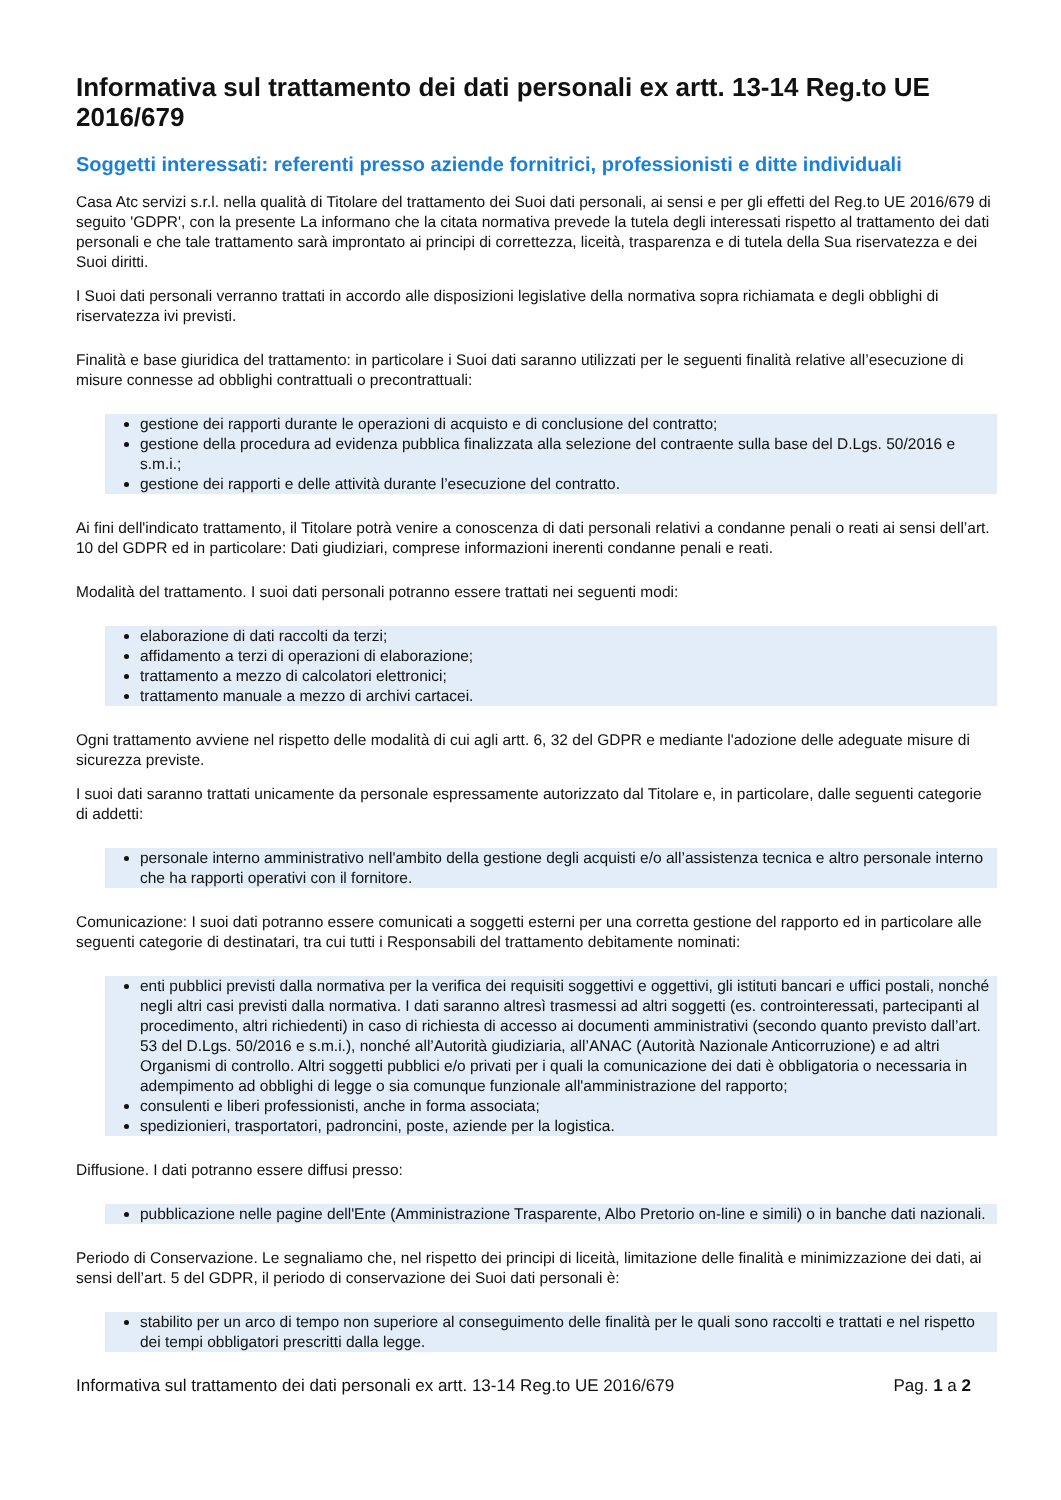Informativa sul trattamento dei dati personali ex artt. 13-14 Reg.to UE 2016/679
Soggetti interessati: referenti presso aziende fornitrici, professionisti e ditte individuali
Casa Atc servizi s.r.l. nella qualità di Titolare del trattamento dei Suoi dati personali, ai sensi e per gli effetti del Reg.to UE 2016/679 di seguito 'GDPR', con la presente La informano che la citata normativa prevede la tutela degli interessati rispetto al trattamento dei dati personali e che tale trattamento sarà improntato ai principi di correttezza, liceità, trasparenza e di tutela della Sua riservatezza e dei Suoi diritti.
I Suoi dati personali verranno trattati in accordo alle disposizioni legislative della normativa sopra richiamata e degli obblighi di riservatezza ivi previsti.
Finalità e base giuridica del trattamento: in particolare i Suoi dati saranno utilizzati per le seguenti finalità relative all’esecuzione di misure connesse ad obblighi contrattuali o precontrattuali:
gestione dei rapporti durante le operazioni di acquisto e di conclusione del contratto;
gestione della procedura ad evidenza pubblica finalizzata alla selezione del contraente sulla base del D.Lgs. 50/2016 e s.m.i.;
gestione dei rapporti e delle attività durante l’esecuzione del contratto.
Ai fini dell'indicato trattamento, il Titolare potrà venire a conoscenza di dati personali relativi a condanne penali o reati ai sensi dell’art. 10 del GDPR ed in particolare: Dati giudiziari, comprese informazioni inerenti condanne penali e reati.
Modalità del trattamento. I suoi dati personali potranno essere trattati nei seguenti modi:
elaborazione di dati raccolti da terzi;
affidamento a terzi di operazioni di elaborazione;
trattamento a mezzo di calcolatori elettronici;
trattamento manuale a mezzo di archivi cartacei.
Ogni trattamento avviene nel rispetto delle modalità di cui agli artt. 6, 32 del GDPR e mediante l'adozione delle adeguate misure di sicurezza previste.
I suoi dati saranno trattati unicamente da personale espressamente autorizzato dal Titolare e, in particolare, dalle seguenti categorie di addetti:
personale interno amministrativo nell'ambito della gestione degli acquisti e/o all’assistenza tecnica e altro personale interno che ha rapporti operativi con il fornitore.
Comunicazione: I suoi dati potranno essere comunicati a soggetti esterni per una corretta gestione del rapporto ed in particolare alle seguenti categorie di destinatari, tra cui tutti i Responsabili del trattamento debitamente nominati:
enti pubblici previsti dalla normativa per la verifica dei requisiti soggettivi e oggettivi, gli istituti bancari e uffici postali, nonché negli altri casi previsti dalla normativa. I dati saranno altresì trasmessi ad altri soggetti (es. controinteressati, partecipanti al procedimento, altri richiedenti) in caso di richiesta di accesso ai documenti amministrativi (secondo quanto previsto dall’art. 53 del D.Lgs. 50/2016 e s.m.i.), nonché all’Autorità giudiziaria, all’ANAC (Autorità Nazionale Anticorruzione) e ad altri Organismi di controllo. Altri soggetti pubblici e/o privati per i quali la comunicazione dei dati è obbligatoria o necessaria in adempimento ad obblighi di legge o sia comunque funzionale all'amministrazione del rapporto;
consulenti e liberi professionisti, anche in forma associata;
spedizionieri, trasportatori, padroncini, poste, aziende per la logistica.
Diffusione. I dati potranno essere diffusi presso:
pubblicazione nelle pagine dell'Ente (Amministrazione Trasparente, Albo Pretorio on-line e simili) o in banche dati nazionali.
Periodo di Conservazione. Le segnaliamo che, nel rispetto dei principi di liceità, limitazione delle finalità e minimizzazione dei dati, ai sensi dell’art. 5 del GDPR, il periodo di conservazione dei Suoi dati personali è:
stabilito per un arco di tempo non superiore al conseguimento delle finalità per le quali sono raccolti e trattati e nel rispetto dei tempi obbligatori prescritti dalla legge.
Informativa sul trattamento dei dati personali ex artt. 13-14 Reg.to UE 2016/679 Pag. 1 a 2